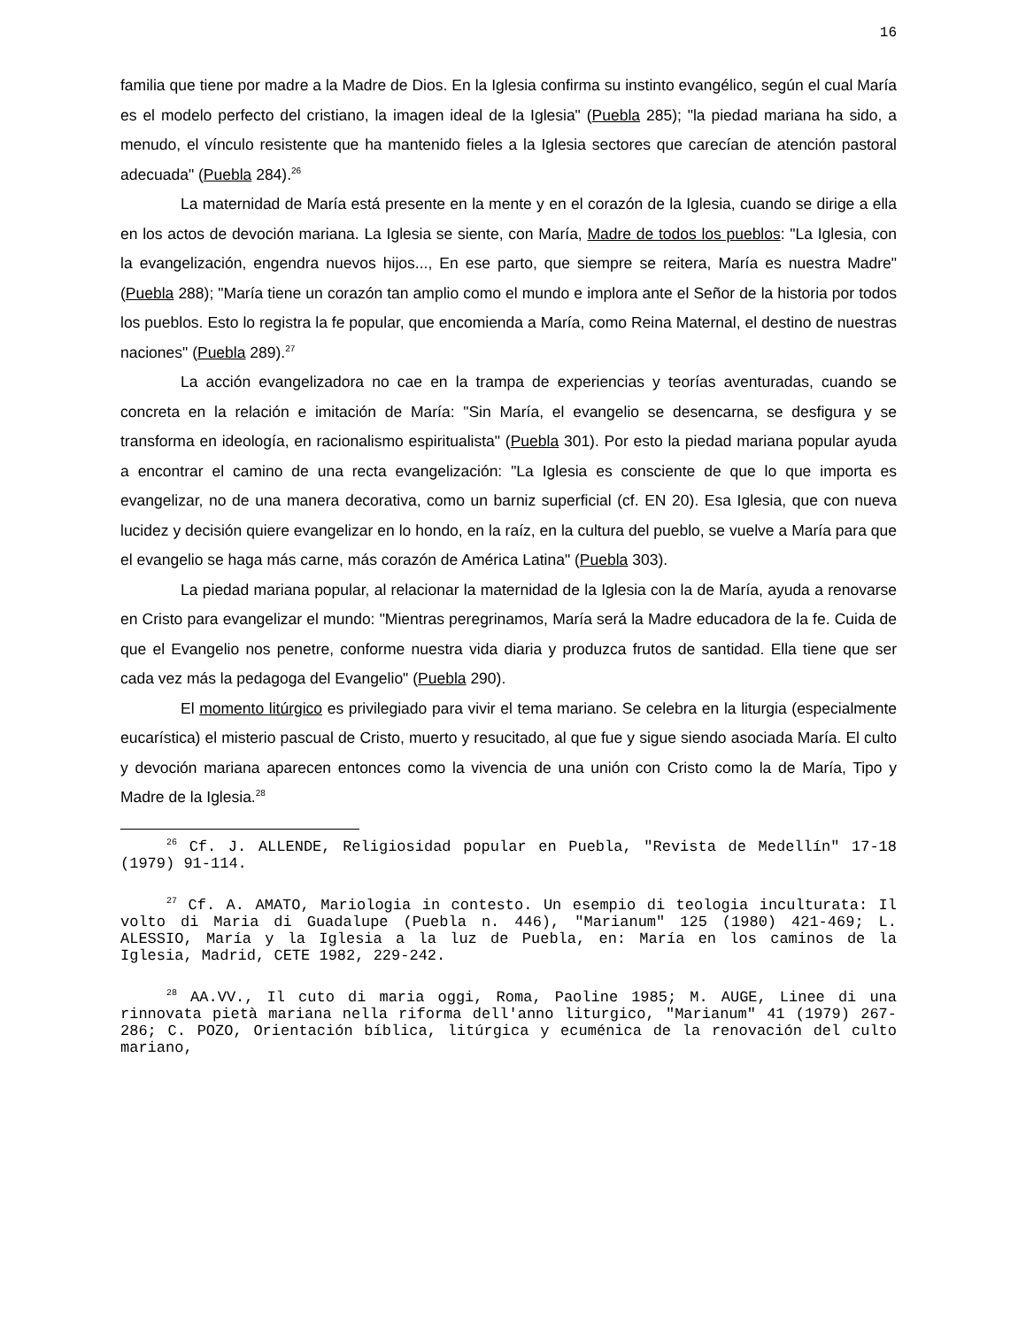16
familia que tiene por madre a la Madre de Dios. En la Iglesia confirma su instinto evangélico, según el cual María es el modelo perfecto del cristiano, la imagen ideal de la Iglesia" (Puebla 285); "la piedad mariana ha sido, a menudo, el vínculo resistente que ha mantenido fieles a la Iglesia sectores que carecían de atención pastoral adecuada" (Puebla 284).<sup>26</sup>
La maternidad de María está presente en la mente y en el corazón de la Iglesia, cuando se dirige a ella en los actos de devoción mariana. La Iglesia se siente, con María, Madre de todos los pueblos: "La Iglesia, con la evangelización, engendra nuevos hijos..., En ese parto, que siempre se reitera, María es nuestra Madre" (Puebla 288); "María tiene un corazón tan amplio como el mundo e implora ante el Señor de la historia por todos los pueblos. Esto lo registra la fe popular, que encomienda a María, como Reina Maternal, el destino de nuestras naciones" (Puebla 289).<sup>27</sup>
La acción evangelizadora no cae en la trampa de experiencias y teorías aventuradas, cuando se concreta en la relación e imitación de María: "Sin María, el evangelio se desencarna, se desfigura y se transforma en ideología, en racionalismo espiritualista" (Puebla 301). Por esto la piedad mariana popular ayuda a encontrar el camino de una recta evangelización: "La Iglesia es consciente de que lo que importa es evangelizar, no de una manera decorativa, como un barniz superficial (cf. EN 20). Esa Iglesia, que con nueva lucidez y decisión quiere evangelizar en lo hondo, en la raíz, en la cultura del pueblo, se vuelve a María para que el evangelio se haga más carne, más corazón de América Latina" (Puebla 303).
La piedad mariana popular, al relacionar la maternidad de la Iglesia con la de María, ayuda a renovarse en Cristo para evangelizar el mundo: "Mientras peregrinamos, María será la Madre educadora de la fe. Cuida de que el Evangelio nos penetre, conforme nuestra vida diaria y produzca frutos de santidad. Ella tiene que ser cada vez más la pedagoga del Evangelio" (Puebla 290).
El momento litúrgico es privilegiado para vivir el tema mariano. Se celebra en la liturgia (especialmente eucarística) el misterio pascual de Cristo, muerto y resucitado, al que fue y sigue siendo asociada María. El culto y devoción mariana aparecen entonces como la vivencia de una unión con Cristo como la de María, Tipo y Madre de la Iglesia.<sup>28</sup>
<sup>26</sup> Cf. J. ALLENDE, Religiosidad popular en Puebla, "Revista de Medellín" 17-18 (1979) 91-114.
<sup>27</sup> Cf. A. AMATO, Mariologia in contesto. Un esempio di teologia inculturata: Il volto di Maria di Guadalupe (Puebla n. 446), "Marianum" 125 (1980) 421-469; L. ALESSIO, María y la Iglesia a la luz de Puebla, en: María en los caminos de la Iglesia, Madrid, CETE 1982, 229-242.
<sup>28</sup> AA.VV., Il cuto di maria oggi, Roma, Paoline 1985; M. AUGE, Linee di una rinnovata pietà mariana nella riforma dell'anno liturgico, "Marianum" 41 (1979) 267-286; C. POZO, Orientación bíblica, litúrgica y ecuménica de la renovación del culto mariano,